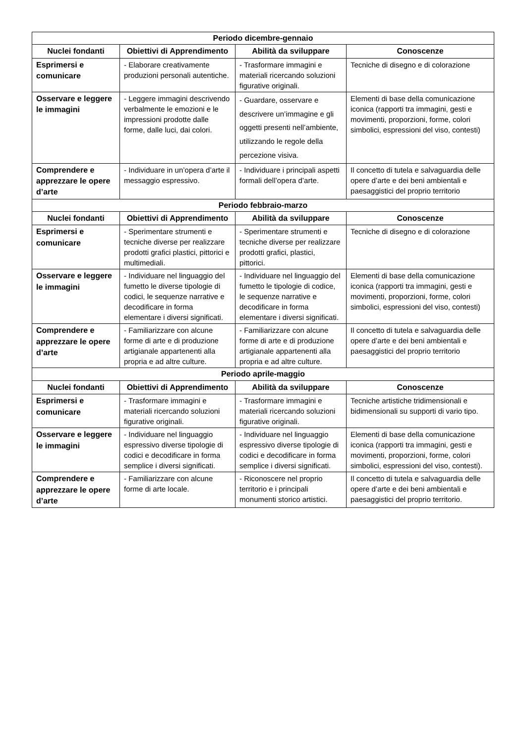| Periodo dicembre-gennaio | | | |
| Nuclei fondanti | Obiettivi di Apprendimento | Abilità da sviluppare | Conoscenze |
| Esprimersi e comunicare | - Elaborare creativamente produzioni personali autentiche. | - Trasformare immagini e materiali ricercando soluzioni figurative originali. | Tecniche di disegno e di colorazione |
| Osservare e leggere le immagini | - Leggere immagini descrivendo verbalmente le emozioni e le impressioni prodotte dalle forme, dalle luci, dai colori. | - Guardare, osservare e descrivere un’immagine e gli oggetti presenti nell’ambiente, utilizzando le regole della percezione visiva. | Elementi di base della comunicazione iconica (rapporti tra immagini, gesti e movimenti, proporzioni, forme, colori simbolici, espressioni del viso, contesti) |
| Comprendere e apprezzare le opere d’arte | - Individuare in un’opera d’arte il messaggio espressivo. | - Individuare i principali aspetti formali dell’opera d’arte. | Il concetto di tutela e salvaguardia delle opere d’arte e dei beni ambientali e paesaggistici del proprio territorio |
| Periodo febbraio-marzo | | | |
| Nuclei fondanti | Obiettivi di Apprendimento | Abilità da sviluppare | Conoscenze |
| Esprimersi e comunicare | - Sperimentare strumenti e tecniche diverse per realizzare prodotti grafici plastici, pittorici e multimediali. | - Sperimentare strumenti e tecniche diverse per realizzare prodotti grafici, plastici, pittorici. | Tecniche di disegno e di colorazione |
| Osservare e leggere le immagini | - Individuare nel linguaggio del fumetto le diverse tipologie di codici, le sequenze narrative e decodificare in forma elementare i diversi significati. | - Individuare nel linguaggio del fumetto le tipologie di codice, le sequenze narrative e decodificare in forma elementare i diversi significati. | Elementi di base della comunicazione iconica (rapporti tra immagini, gesti e movimenti, proporzioni, forme, colori simbolici, espressioni del viso, contesti) |
| Comprendere e apprezzare le opere d’arte | - Familiarizzare con alcune forme di arte e di produzione artigianale appartenenti alla propria e ad altre culture. | - Familiarizzare con alcune forme di arte e di produzione artigianale appartenenti alla propria e ad altre culture. | Il concetto di tutela e salvaguardia delle opere d’arte e dei beni ambientali e paesaggistici del proprio territorio |
| Periodo aprile-maggio | | | |
| Nuclei fondanti | Obiettivi di Apprendimento | Abilità da sviluppare | Conoscenze |
| Esprimersi e comunicare | - Trasformare immagini e materiali ricercando soluzioni figurative originali. | - Trasformare immagini e materiali ricercando soluzioni figurative originali. | Tecniche artistiche tridimensionali e bidimensionali su supporti di vario tipo. |
| Osservare e leggere le immagini | - Individuare nel linguaggio espressivo diverse tipologie di codici e decodificare in forma semplice i diversi significati. | - Individuare nel linguaggio espressivo diverse tipologie di codici e decodificare in forma semplice i diversi significati. | Elementi di base della comunicazione iconica (rapporti tra immagini, gesti e movimenti, proporzioni, forme, colori simbolici, espressioni del viso, contesti). |
| Comprendere e apprezzare le opere d’arte | - Familiarizzare con alcune forme di arte locale. | - Riconoscere nel proprio territorio e i principali monumenti storico artistici. | Il concetto di tutela e salvaguardia delle opere d’arte e dei beni ambientali e paesaggistici del proprio territorio. |